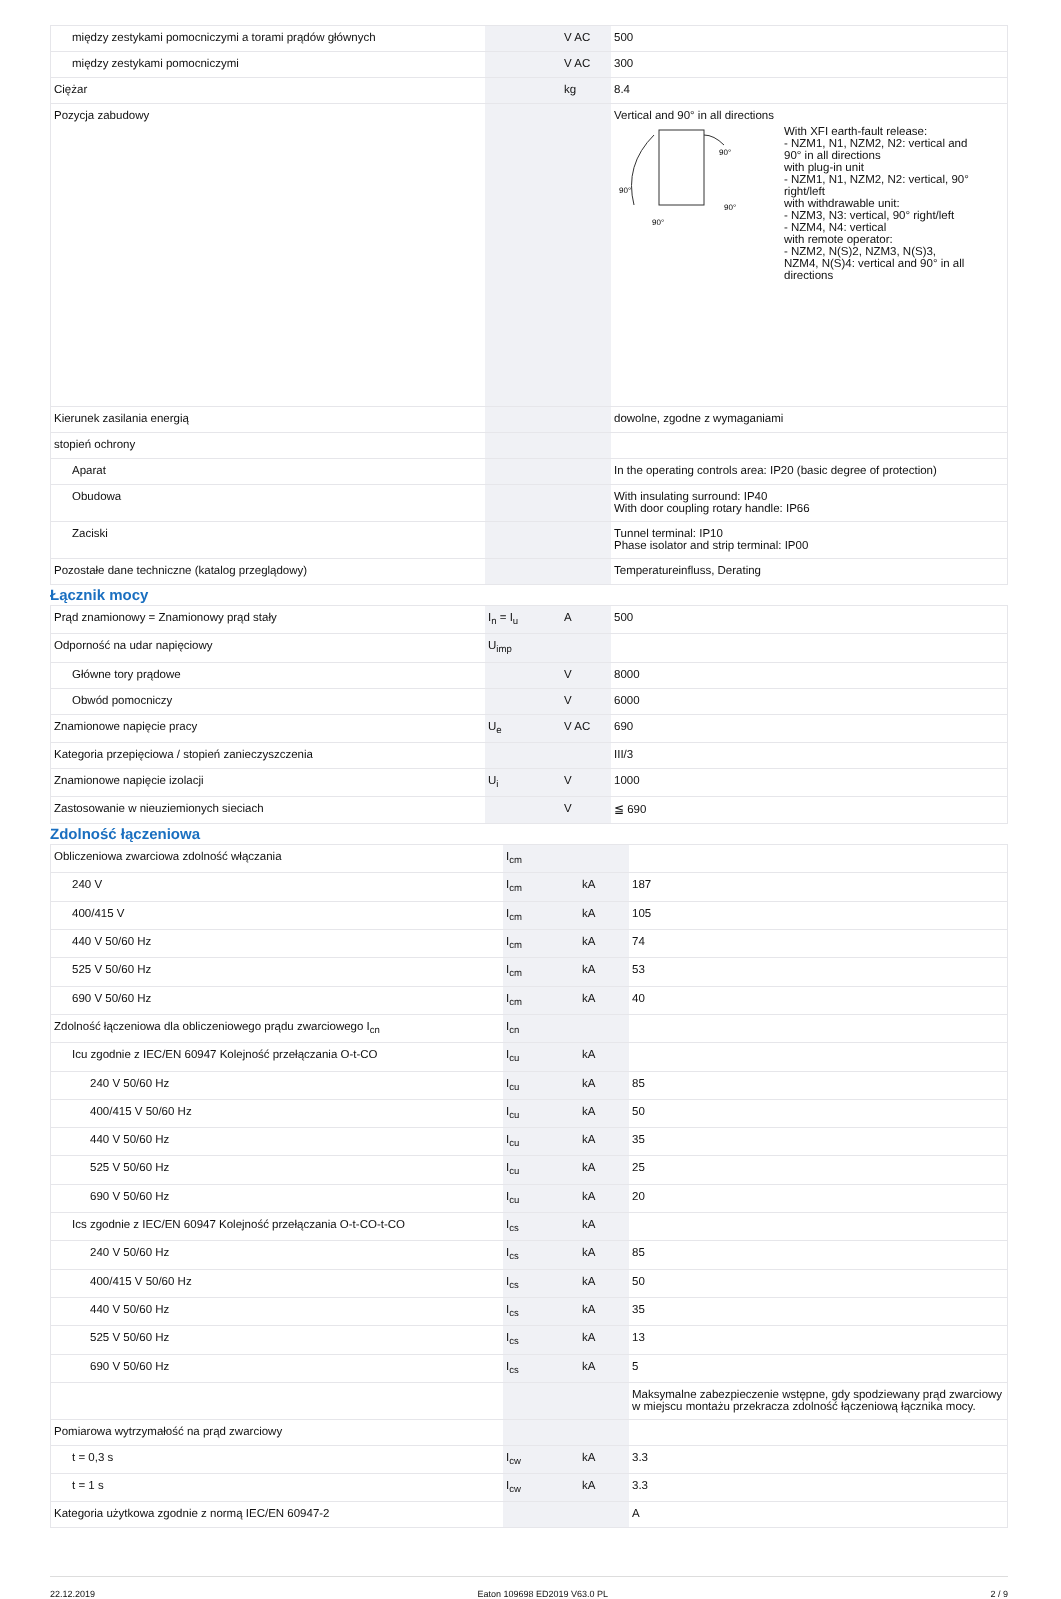| między zestykami pomocniczymi a torami prądów głównych | | V AC | 500 |
| między zestykami pomocniczymi | | V AC | 300 |
| Ciężar | | kg | 8.4 |
| Pozycja zabudowy | | | Vertical and 90° in all directions 90° 90° 90° 90° With XFI earth-fault release: - NZM1, N1, NZM2, N2: vertical and 90° in all directions with plug-in unit - NZM1, N1, NZM2, N2: vertical, 90° right/left with withdrawable unit: - NZM3, N3: vertical, 90° right/left - NZM4, N4: vertical with remote operator: - NZM2, N(S)2, NZM3, N(S)3, NZM4, N(S)4: vertical and 90° in all directions |
| Kierunek zasilania energią | | | dowolne, zgodne z wymaganiami |
| stopień ochrony | | | |
| Aparat | | | In the operating controls area: IP20 (basic degree of protection) |
| Obudowa | | | With insulating surround: IP40 With door coupling rotary handle: IP66 |
| Zaciski | | | Tunnel terminal: IP10 Phase isolator and strip terminal: IP00 |
| Pozostałe dane techniczne (katalog przeglądowy) | | | Temperatureinfluss, Derating |
Łącznik mocy
| Prąd znamionowy = Znamionowy prąd stały | I<sub>n</sub> = I<sub>u</sub> | A | 500 |
| Odporność na udar napięciowy | U<sub>imp</sub> | | |
| Główne tory prądowe | | V | 8000 |
| Obwód pomocniczy | | V | 6000 |
| Znamionowe napięcie pracy | U<sub>e</sub> | V AC | 690 |
| Kategoria przepięciowa / stopień zanieczyszczenia | | | III/3 |
| Znamionowe napięcie izolacji | U<sub>i</sub> | V | 1000 |
| Zastosowanie w nieuziemionych sieciach | | V | ≦ 690 |
Zdolność łączeniowa
| Obliczeniowa zwarciowa zdolność włączania | I<sub>cm</sub> | | |
| 240 V | I<sub>cm</sub> | kA | 187 |
| 400/415 V | I<sub>cm</sub> | kA | 105 |
| 440 V 50/60 Hz | I<sub>cm</sub> | kA | 74 |
| 525 V 50/60 Hz | I<sub>cm</sub> | kA | 53 |
| 690 V 50/60 Hz | I<sub>cm</sub> | kA | 40 |
| Zdolność łączeniowa dla obliczeniowego prądu zwarciowego I<sub>cn</sub> | I<sub>cn</sub> | | |
| Icu zgodnie z IEC/EN 60947 Kolejność przełączania O-t-CO | I<sub>cu</sub> | kA | |
| 240 V 50/60 Hz | I<sub>cu</sub> | kA | 85 |
| 400/415 V 50/60 Hz | I<sub>cu</sub> | kA | 50 |
| 440 V 50/60 Hz | I<sub>cu</sub> | kA | 35 |
| 525 V 50/60 Hz | I<sub>cu</sub> | kA | 25 |
| 690 V 50/60 Hz | I<sub>cu</sub> | kA | 20 |
| Ics zgodnie z IEC/EN 60947 Kolejność przełączania O-t-CO-t-CO | I<sub>cs</sub> | kA | |
| 240 V 50/60 Hz | I<sub>cs</sub> | kA | 85 |
| 400/415 V 50/60 Hz | I<sub>cs</sub> | kA | 50 |
| 440 V 50/60 Hz | I<sub>cs</sub> | kA | 35 |
| 525 V 50/60 Hz | I<sub>cs</sub> | kA | 13 |
| 690 V 50/60 Hz | I<sub>cs</sub> | kA | 5 |
| | | | Maksymalne zabezpieczenie wstępne, gdy spodziewany prąd zwarciowy w miejscu montażu przekracza zdolność łączeniową łącznika mocy. |
| Pomiarowa wytrzymałość na prąd zwarciowy | | | |
| t = 0,3 s | I<sub>cw</sub> | kA | 3.3 |
| t = 1 s | I<sub>cw</sub> | kA | 3.3 |
| Kategoria użytkowa zgodnie z normą IEC/EN 60947-2 | | | A |
22.12.2019 Eaton 109698 ED2019 V63.0 PL 2 / 9